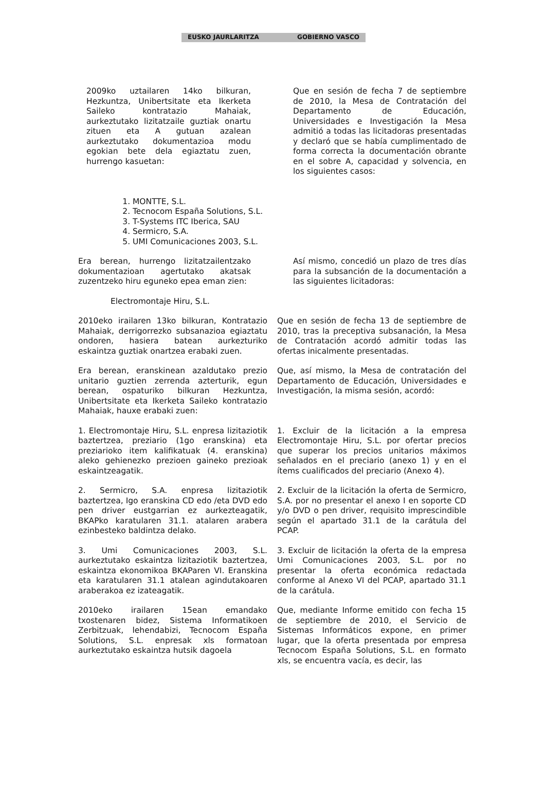EUSKO JAURLARITZA GOBIERNO VASCO
2009ko uztailaren 14ko bilkuran, Hezkuntza, Unibertsitate eta Ikerketa Saileko kontratazio Mahaiak, aurkeztutako lizitatzaile guztiak onartu zituen eta A gutuan azalean aurkeztutako dokumentazioa modu egokian bete dela egiaztatu zuen, hurrengo kasuetan:
Que en sesión de fecha 7 de septiembre de 2010, la Mesa de Contratación del Departamento de Educación, Universidades e Investigación la Mesa admitió a todas las licitadoras presentadas y declaró que se había cumplimentado de forma correcta la documentación obrante en el sobre A, capacidad y solvencia, en los siguientes casos:
1. MONTTE, S.L.
2. Tecnocom España Solutions, S.L.
3. T-Systems ITC Iberica, SAU
4. Sermicro, S.A.
5. UMI Comunicaciones 2003, S.L.
Era berean, hurrengo lizitatzailentzako dokumentazioan agertutako akatsak zuzentzeko hiru eguneko epea eman zien:
Así mismo, concedió un plazo de tres días para la subsanción de la documentación a las siguientes licitadoras:
Electromontaje Hiru, S.L.
2010eko irailaren 13ko bilkuran, Kontratazio Mahaiak, derrigorrezko subsanazioa egiaztatu ondoren, hasiera batean aurkezturiko eskaintza guztiak onartzea erabaki zuen.
Que en sesión de fecha 13 de septiembre de 2010, tras la preceptiva subsanación, la Mesa de Contratación acordó admitir todas las ofertas inicalmente presentadas.
Era berean, eranskinean azaldutako prezio unitario guztien zerrenda azterturik, egun berean, ospaturiko bilkuran Hezkuntza, Unibertsitate eta Ikerketa Saileko kontratazio Mahaiak, hauxe erabaki zuen:
Que, así mismo, la Mesa de contratación del Departamento de Educación, Universidades e Investigación, la misma sesión, acordó:
1. Electromontaje Hiru, S.L. enpresa lizitaziotik baztertzea, preziario (1go eranskina) eta preziarioko item kalifikatuak (4. eranskina) aleko gehienezko prezioen gaineko prezioak eskaintzeagatik.
1. Excluir de la licitación a la empresa Electromontaje Hiru, S.L. por ofertar precios que superar los precios unitarios máximos señalados en el preciario (anexo 1) y en el ítems cualificados del preciario (Anexo 4).
2. Sermicro, S.A. enpresa lizitaziotik baztertzea, Igo eranskina CD edo /eta DVD edo pen driver eustgarrian ez aurkezteagatik, BKAPko karatularen 31.1. atalaren arabera ezinbesteko baldintza delako.
3. Umi Comunicaciones 2003, S.L. aurkeztutako eskaintza lizitaziotik baztertzea, eskaintza ekonomikoa BKAParen VI. Eranskina eta karatularen 31.1 atalean agindutakoaren araberakoa ez izateagatik.
2010eko irailaren 15ean emandako txostenaren bidez, Sistema Informatikoen Zerbitzuak, lehendabizi, Tecnocom España Solutions, S.L. enpresak xls formatoan aurkeztutako eskaintza hutsik dagoela
2. Excluir de la licitación la oferta de Sermicro, S.A. por no presentar el anexo I en soporte CD y/o DVD o pen driver, requisito imprescindible según el apartado 31.1 de la carátula del PCAP.
3. Excluir de licitación la oferta de la empresa Umi Comunicaciones 2003, S.L. por no presentar la oferta económica redactada conforme al Anexo VI del PCAP, apartado 31.1 de la carátula.
Que, mediante Informe emitido con fecha 15 de septiembre de 2010, el Servicio de Sistemas Informáticos expone, en primer lugar, que la oferta presentada por empresa Tecnocom España Solutions, S.L. en formato xls, se encuentra vacía, es decir, las